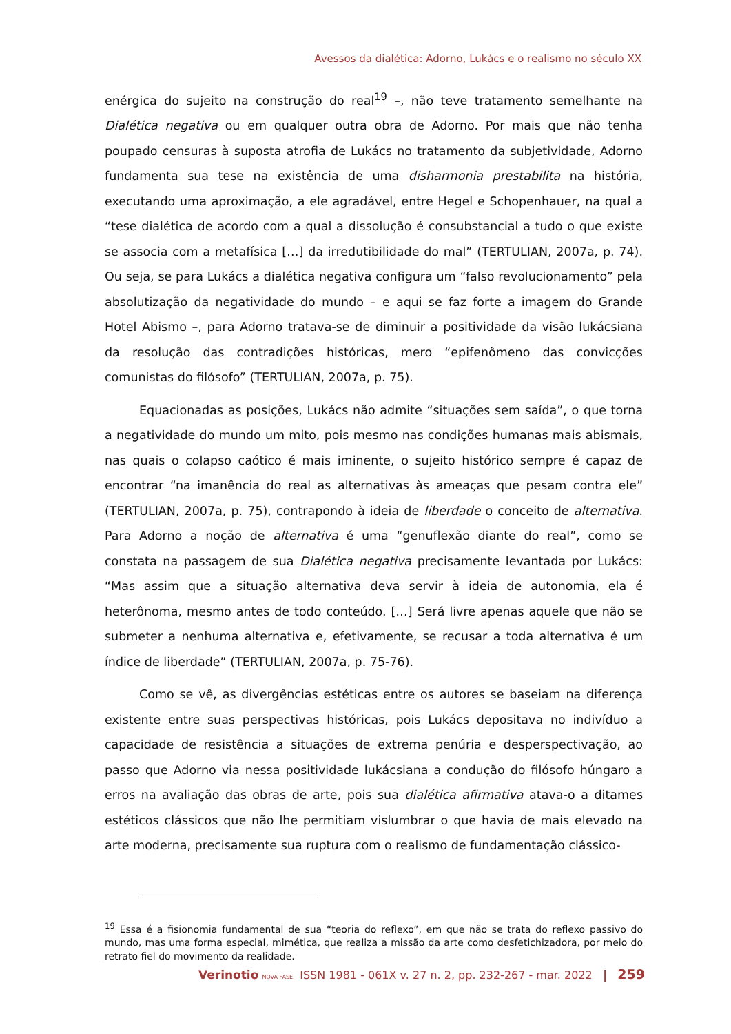Avessos da dialética: Adorno, Lukács e o realismo no século XX
enérgica do sujeito na construção do real<sup>19</sup> –, não teve tratamento semelhante na Dialética negativa ou em qualquer outra obra de Adorno. Por mais que não tenha poupado censuras à suposta atrofia de Lukács no tratamento da subjetividade, Adorno fundamenta sua tese na existência de uma disharmonia prestabilita na história, executando uma aproximação, a ele agradável, entre Hegel e Schopenhauer, na qual a “tese dialética de acordo com a qual a dissolução é consubstancial a tudo o que existe se associa com a metafísica […] da irredutibilidade do mal” (TERTULIAN, 2007a, p. 74). Ou seja, se para Lukács a dialética negativa configura um “falso revolucionamento” pela absolutização da negatividade do mundo – e aqui se faz forte a imagem do Grande Hotel Abismo –, para Adorno tratava-se de diminuir a positividade da visão lukácsiana da resolução das contradições históricas, mero “epifenômeno das convicções comunistas do filósofo” (TERTULIAN, 2007a, p. 75).
Equacionadas as posições, Lukács não admite “situações sem saída”, o que torna a negatividade do mundo um mito, pois mesmo nas condições humanas mais abismais, nas quais o colapso caótico é mais iminente, o sujeito histórico sempre é capaz de encontrar “na imanência do real as alternativas às ameaças que pesam contra ele” (TERTULIAN, 2007a, p. 75), contrapondo à ideia de liberdade o conceito de alternativa. Para Adorno a noção de alternativa é uma “genuflexão diante do real”, como se constata na passagem de sua Dialética negativa precisamente levantada por Lukács: “Mas assim que a situação alternativa deva servir à ideia de autonomia, ela é heterônoma, mesmo antes de todo conteúdo. […] Será livre apenas aquele que não se submeter a nenhuma alternativa e, efetivamente, se recusar a toda alternativa é um índice de liberdade” (TERTULIAN, 2007a, p. 75-76).
Como se vê, as divergências estéticas entre os autores se baseiam na diferença existente entre suas perspectivas históricas, pois Lukács depositava no indivíduo a capacidade de resistência a situações de extrema penúria e desperspectivação, ao passo que Adorno via nessa positividade lukácsiana a condução do filósofo húngaro a erros na avaliação das obras de arte, pois sua dialética afirmativa atava-o a ditames estéticos clássicos que não lhe permitiam vislumbrar o que havia de mais elevado na arte moderna, precisamente sua ruptura com o realismo de fundamentação clássico-
<sup>19</sup> Essa é a fisionomia fundamental de sua “teoria do reflexo”, em que não se trata do reflexo passivo do mundo, mas uma forma especial, mimética, que realiza a missão da arte como desfetichizadora, por meio do retrato fiel do movimento da realidade.
Verinotio NOVA FASE ISSN 1981 - 061X v. 27 n. 2, pp. 232-267 - mar. 2022 | 259